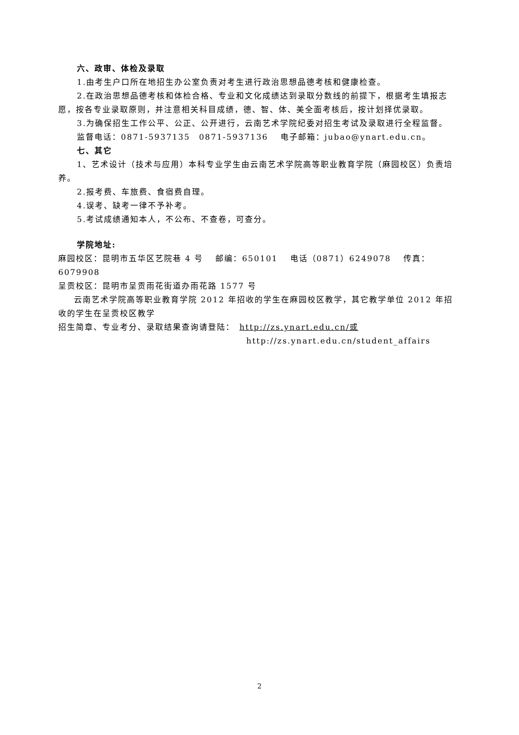六、政审、体检及录取
1.由考生户口所在地招生办公室负责对考生进行政治思想品德考核和健康检查。
2.在政治思想品德考核和体检合格、专业和文化成绩达到录取分数线的前提下，根据考生填报志愿，按各专业录取原则，并注意相关科目成绩，德、智、体、美全面考核后，按计划择优录取。
3.为确保招生工作公平、公正、公开进行，云南艺术学院纪委对招生考试及录取进行全程监督。
监督电话：0871-5937135　0871-5937136　 电子邮箱：jubao@ynart.edu.cn。
七、其它
1、艺术设计（技术与应用）本科专业学生由云南艺术学院高等职业教育学院（麻园校区）负责培养。
2.报考费、车旅费、食宿费自理。
4.误考、缺考一律不予补考。
5.考试成绩通知本人，不公布、不查卷，可查分。
学院地址:
麻园校区：昆明市五华区艺院巷 4 号　 邮编：650101　 电话（0871）6249078　 传真：6079908
呈贡校区：昆明市呈贡雨花街道办雨花路 1577 号
云南艺术学院高等职业教育学院 2012 年招收的学生在麻园校区教学，其它教学单位 2012 年招收的学生在呈贡校区教学
招生简章、专业考分、录取结果查询请登陆：　http://zs.ynart.edu.cn/或
http://zs.ynart.edu.cn/student_affairs
2